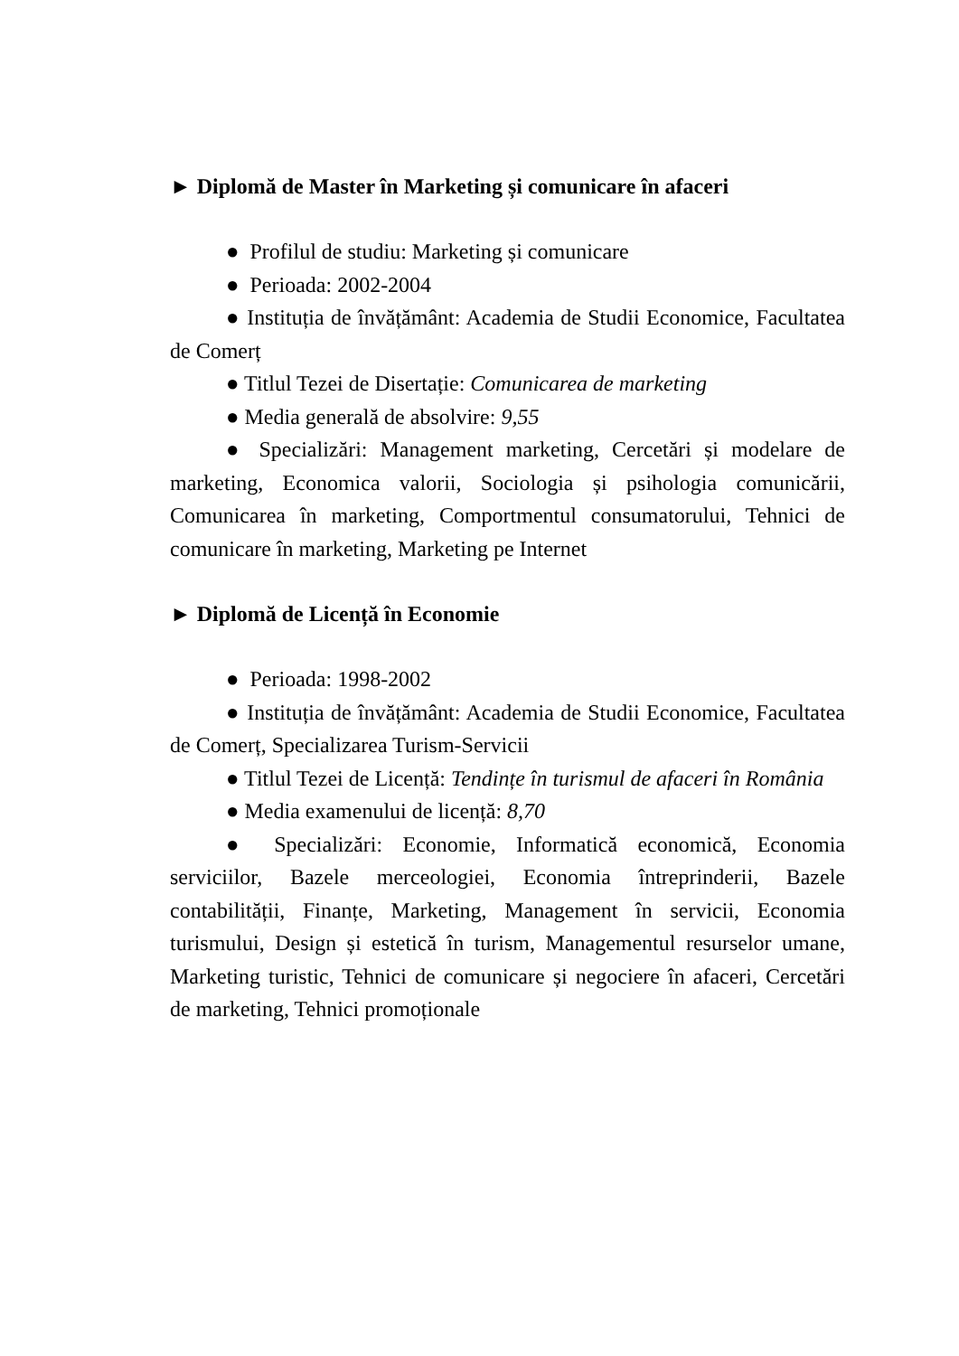► Diplomă de Master în Marketing și comunicare în afaceri
● Profilul de studiu: Marketing și comunicare
● Perioada: 2002-2004
● Instituția de învățământ: Academia de Studii Economice, Facultatea de Comerț
● Titlul Tezei de Disertație: Comunicarea de marketing
● Media generală de absolvire: 9,55
● Specializări: Management marketing, Cercetări și modelare de marketing, Economica valorii, Sociologia și psihologia comunicării, Comunicarea în marketing, Comportmentul consumatorului, Tehnici de comunicare în marketing, Marketing pe Internet
► Diplomă de Licență în Economie
● Perioada: 1998-2002
● Instituția de învățământ: Academia de Studii Economice, Facultatea de Comerț, Specializarea Turism-Servicii
● Titlul Tezei de Licență: Tendințe în turismul de afaceri în România
● Media examenului de licență: 8,70
● Specializări: Economie, Informatică economică, Economia serviciilor, Bazele merceologiei, Economia întreprinderii, Bazele contabilității, Finanțe, Marketing, Management în servicii, Economia turismului, Design și estetică în turism, Managementul resurselor umane, Marketing turistic, Tehnici de comunicare și negociere în afaceri, Cercetări de marketing, Tehnici promoționale